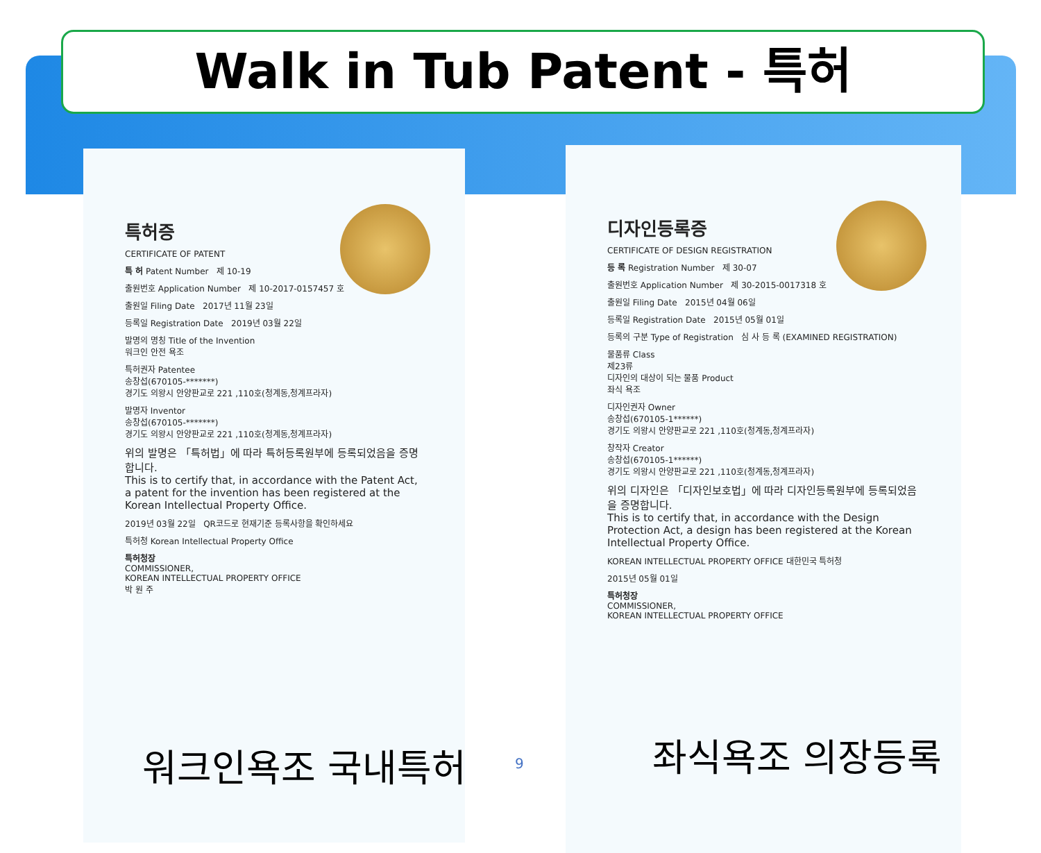Walk in Tub Patent - 특허
특허증
CERTIFICATE OF PATENT
특 허 Patent Number 제 10-19
출원번호 Application Number 제 10-2017-0157457 호
출원일 Filing Date 2017년 11월 23일
등록일 Registration Date 2019년 03월 22일
발명의 명칭 Title of the Invention
워크인 안전 욕조
특허권자 Patentee
송창섭(670105-*******)
경기도 의왕시 안양판교로 221 ,110호(청계동,청계프라자)
발명자 Inventor
송창섭(670105-*******)
경기도 의왕시 안양판교로 221 ,110호(청계동,청계프라자)
위의 발명은 「특허법」에 따라 특허등록원부에 등록되었음을 증명합니다.
This is to certify that, in accordance with the Patent Act, a patent for the invention has been registered at the Korean Intellectual Property Office.
2019년 03월 22일 QR코드로 현재기준 등록사항을 확인하세요
특허청 Korean Intellectual Property Office
특허청장
COMMISSIONER,
KOREAN INTELLECTUAL PROPERTY OFFICE
박 원 주
디자인등록증
CERTIFICATE OF DESIGN REGISTRATION
등 록 Registration Number 제 30-07
출원번호 Application Number 제 30-2015-0017318 호
출원일 Filing Date 2015년 04월 06일
등록일 Registration Date 2015년 05월 01일
등록의 구분 Type of Registration 심 사 등 록 (EXAMINED REGISTRATION)
물품류 Class
제23류
디자인의 대상이 되는 물품 Product
좌식 욕조
디자인권자 Owner
송창섭(670105-1******)
경기도 의왕시 안양판교로 221 ,110호(청계동,청계프라자)
창작자 Creator
송창섭(670105-1******)
경기도 의왕시 안양판교로 221 ,110호(청계동,청계프라자)
위의 디자인은 「디자인보호법」에 따라 디자인등록원부에 등록되었음을 증명합니다.
This is to certify that, in accordance with the Design Protection Act, a design has been registered at the Korean Intellectual Property Office.
KOREAN INTELLECTUAL PROPERTY OFFICE 대한민국 특허청
2015년 05월 01일
특허청장
COMMISSIONER,
KOREAN INTELLECTUAL PROPERTY OFFICE
워크인욕조 국내특허 9 좌식욕조 의장등록